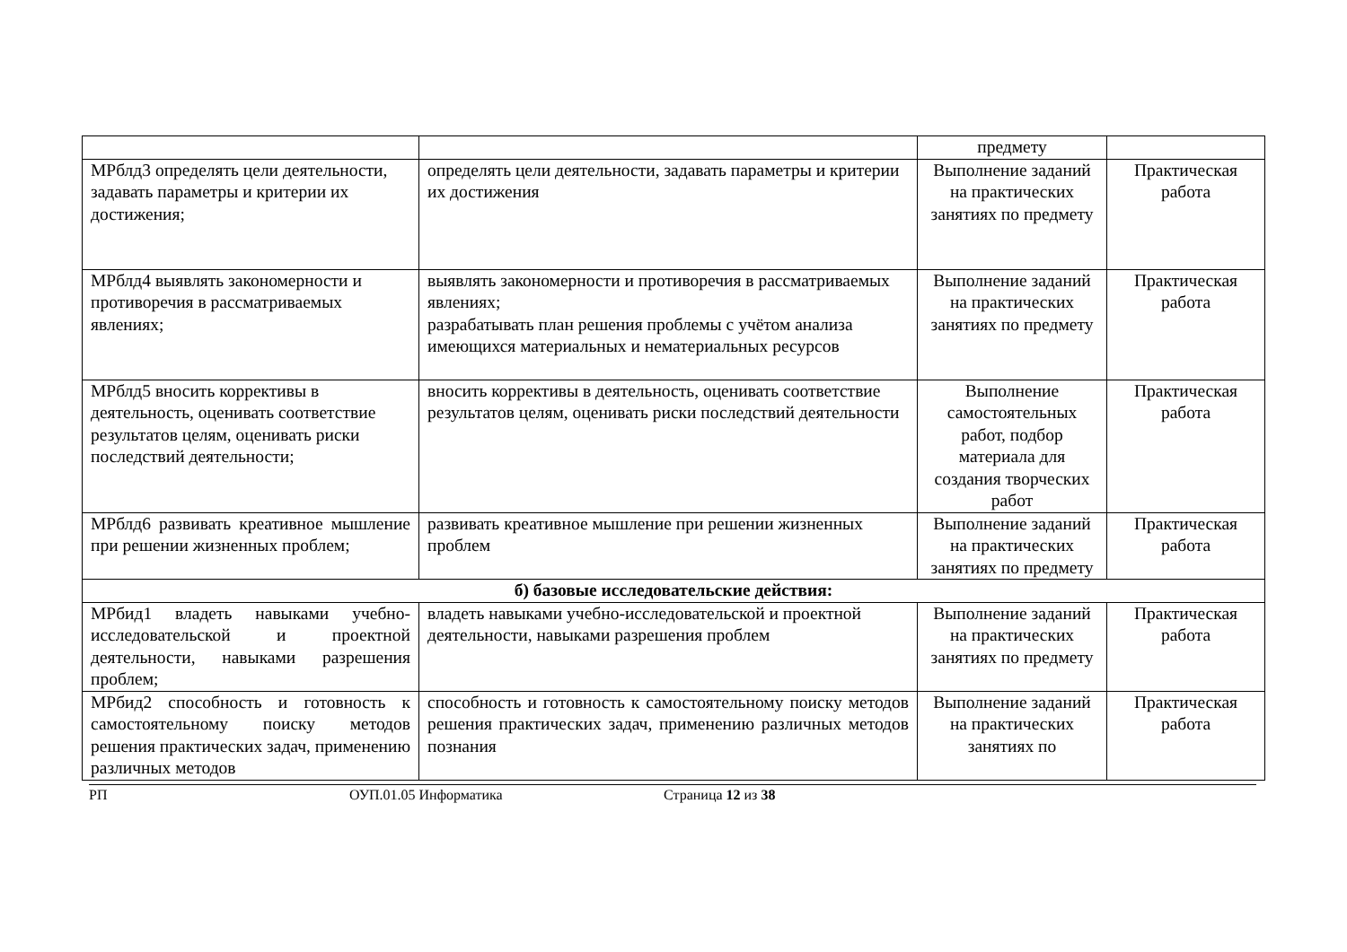| | | предмету | |
| МРблд3 определять цели деятельности, задавать параметры и критерии их достижения; | определять цели деятельности, задавать параметры и критерии их достижения | Выполнение заданий на практических занятиях по предмету | Практическая работа |
| МРблд4 выявлять закономерности и противоречия в рассматриваемых явлениях; | выявлять закономерности и противоречия в рассматриваемых явлениях; разрабатывать план решения проблемы с учётом анализа имеющихся материальных и нематериальных ресурсов | Выполнение заданий на практических занятиях по предмету | Практическая работа |
| МРблд5 вносить коррективы в деятельность, оценивать соответствие результатов целям, оценивать риски последствий деятельности; | вносить коррективы в деятельность, оценивать соответствие результатов целям, оценивать риски последствий деятельности | Выполнение самостоятельных работ, подбор материала для создания творческих работ | Практическая работа |
| МРблд6 развивать креативное мышление при решении жизненных проблем; | развивать креативное мышление при решении жизненных проблем | Выполнение заданий на практических занятиях по предмету | Практическая работа |
| б) базовые исследовательские действия: | | | |
| МРбид1 владеть навыками учебно-исследовательской и проектной деятельности, навыками разрешения проблем; | владеть навыками учебно-исследовательской и проектной деятельности, навыками разрешения проблем | Выполнение заданий на практических занятиях по предмету | Практическая работа |
| МРбид2 способность и готовность к самостоятельному поиску методов решения практических задач, применению различных методов | способность и готовность к самостоятельному поиску методов решения практических задач, применению различных методов познания | Выполнение заданий на практических занятиях по | Практическая работа |
РП ОУП.01.05 Информатика Страница 12 из 38